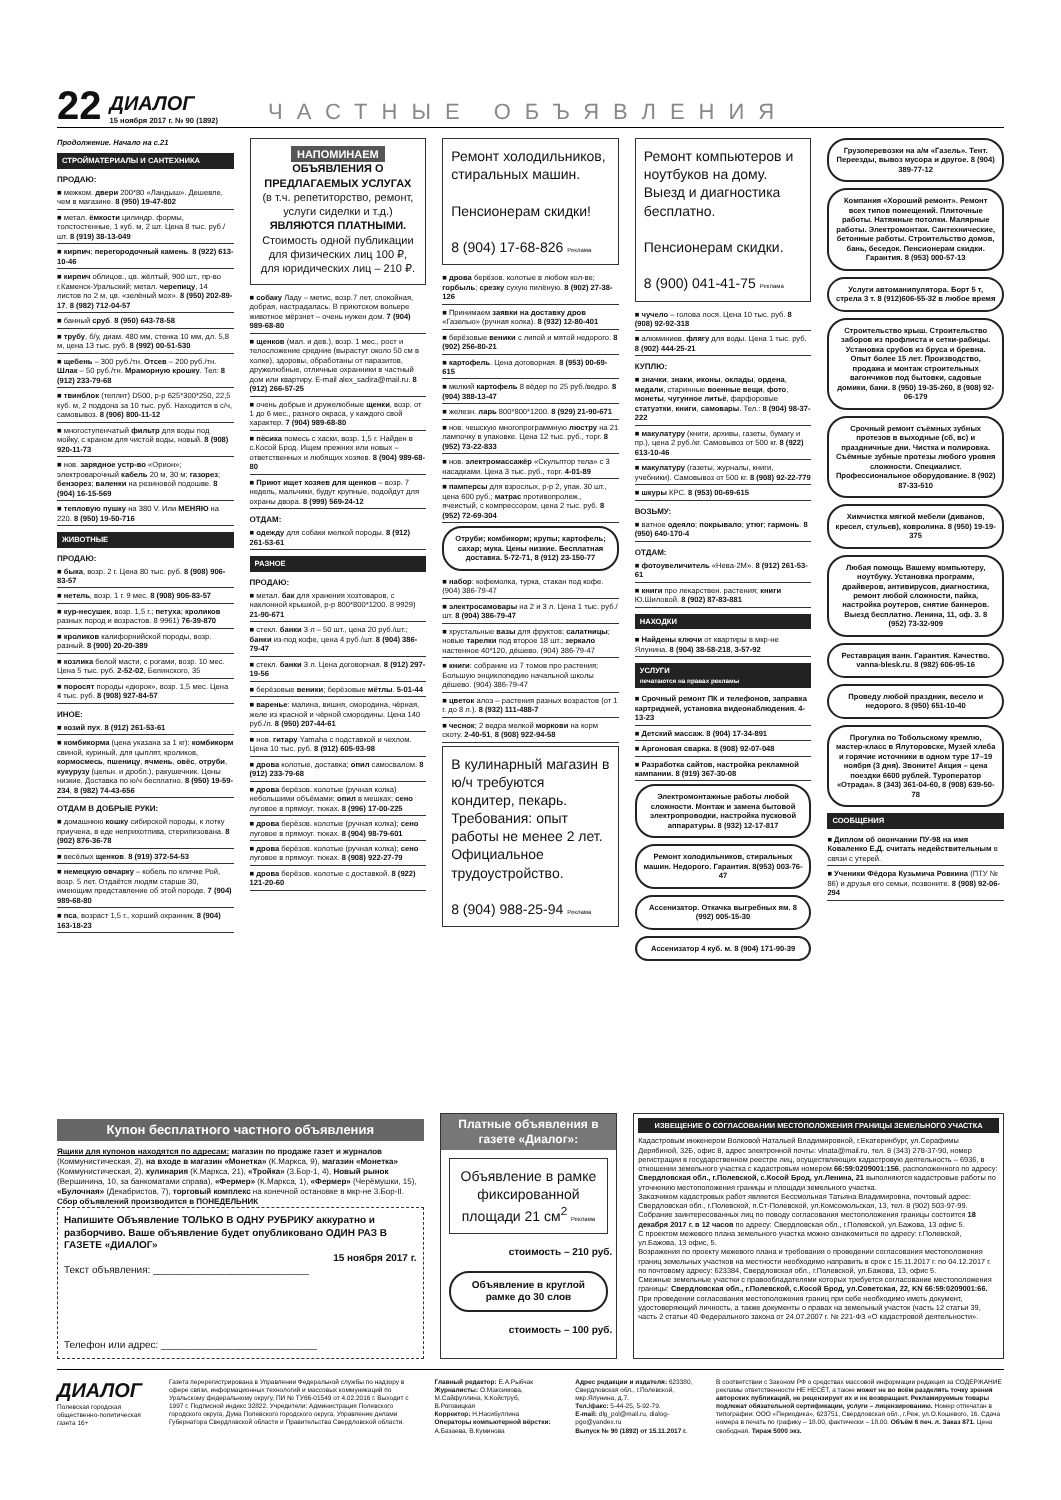22
ДИАЛОГ
15 ноября 2017 г. № 90 (1892)
ЧАСТНЫЕ ОБЪЯВЛЕНИЯ
Продолжение. Начало на с.21
СТРОЙМАТЕРИАЛЫ И САНТЕХНИКА
ПРОДАЮ:
■ межком. двери 200*80 «Ландыш». Дешевле, чем в магазине. 8 (950) 19-47-802
■ метал. ёмкости цилиндр. формы, толстостенные, 1 куб. м, 2 шт. Цена 8 тыс. руб./шт. 8 (919) 38-13-049
■ кирпич; перегородочный камень. 8 (922) 613-10-46
■ кирпич облицов., цв. жёлтый, 900 шт., пр-во г.Каменск-Уральский; метал. черепицу, 14 листов по 2 м, цв. «зелёный мох». 8 (950) 202-89-17, 8 (982) 712-04-57
■ банный сруб. 8 (950) 643-78-58
■ трубу, б/у, диам. 480 мм, стенка 10 мм, дл. 5,8 м, цена 13 тыс. руб. 8 (992) 00-51-530
■ щебень – 300 руб./тн. Отсев – 200 руб./тн. Шлак – 50 руб./тн. Мраморную крошку. Тел: 8 (912) 233-79-68
■ твинблок (теплит) D500, р-р 625*300*250, 22,5 куб. м, 2 поддона за 10 тыс. руб. Находится в с/ч, самовывоз. 8 (906) 800-11-12
■ многоступенчатый фильтр для воды под мойку, с краном для чистой воды, новый. 8 (908) 920-11-73
■ нов. зарядное устр-во «Орион»; электроварочный кабель 20 м, 30 м; газорез; бензорез; валенки на резиновой подошве. 8 (904) 16-15-569
■ тепловую пушку на 380 V. Или МЕНЯЮ на 220. 8 (950) 19-50-716
ЖИВОТНЫЕ
ПРОДАЮ:
■ быка, возр. 2 г. Цена 80 тыс. руб. 8 (908) 906-83-57
■ нетель, возр. 1 г. 9 мес. 8 (908) 906-83-57
■ кур-несушек, возр. 1,5 г.; петуха; кроликов разных пород и возрастов. 8 9961) 76-39-870
■ кроликов калифорнийской породы, возр. разный. 8 (900) 20-20-389
■ козлика белой масти, с рогами, возр. 10 мес. Цена 5 тыс. руб. 2-52-02, Белинского, 35
■ поросят породы «дюрок», возр. 1,5 мес. Цена 4 тыс. руб. 8 (908) 927-84-57
ИНОЕ:
■ козий пух. 8 (912) 261-53-61
■ комбикорма (цена указана за 1 кг): комбикорм свиной, куриный, для цыплят, кроликов, кормосмесь, пшеницу, ячмень, овёс, отруби, кукурузу (цельн. и дробл.), ракушечник. Цены низкие. Доставка по ю/ч бесплатно. 8 (950) 19-59-234, 8 (982) 74-43-656
ОТДАМ В ДОБРЫЕ РУКИ:
■ домашнюю кошку сибирской породы, к лотку приучена, в еде неприхотлива, стерилизована. 8 (902) 876-36-78
■ весёлых щенков. 8 (919) 372-54-53
■ немецкую овчарку – кобель по кличке Рой, возр. 5 лет. Отдаётся людям старше 30, имеющим представление об этой породе. 7 (904) 989-68-80
■ пса, возраст 1,5 г., хорший охранник. 8 (904) 163-18-23
НАПОМИНАЕМ
ОБЪЯВЛЕНИЯ О ПРЕДЛАГАЕМЫХ УСЛУГАХ
(в т.ч. репетиторство, ремонт, услуги сиделки и т.д.)
ЯВЛЯЮТСЯ ПЛАТНЫМИ.
Стоимость одной публикации для физических лиц 100 ₽, для юридических лиц – 210 ₽.
■ собаку Ладу – метис, возр.7 лет, спокойная, добрая, настрадалась. В приютском вольере животное мёрзнет – очень нужен дом. 7 (904) 989-68-80
■ щенков (мал. и дев.), возр. 1 мес., рост и телосложение средние (вырастут около 50 см в холке), здоровы, обработаны от паразитов, дружелюбные, отличные охранники в частный дом или квартиру. E-mail alex_sadira@mail.ru. 8 (912) 266-57-25
■ очень добрые и дружелюбные щенки, возр. от 1 до 6 мес., разного окраса, у каждого свой характер. 7 (904) 989-68-80
■ пёсика помесь с хаски, возр. 1,5 г. Найден в с.Косой Брод. Ищем прежних или новых – ответственных и любящих хозяев. 8 (904) 989-68-80
■ Приют ищет хозяев для щенков – возр. 7 недель, мальчики, будут крупные, подойдут для охраны двора. 8 (999) 569-24-12
ОТДАМ:
■ одежду для собаки мелкой породы. 8 (912) 261-53-61
РАЗНОЕ
ПРОДАЮ:
■ метал. бак для хранения хозтоваров, с наклонной крышкой, р-р 800*800*1200. 8 9929) 21-90-671
■ стекл. банки 3 л – 50 шт., цена 20 руб./шт.; банки из-под кофе, цена 4 руб./шт. 8 (904) 386-79-47
■ стекл. банки 3 л. Цена договорная. 8 (912) 297-19-56
■ берёзовые веники; берёзовые мётлы. 5-01-44
■ варенье: малина, вишня, смородина, чёрная, желе из красной и чёрной смородины. Цена 140 руб./л. 8 (950) 207-44-61
■ нов. гитару Yamaha с подставкой и чехлом. Цена 10 тыс. руб. 8 (912) 605-93-98
■ дрова колотые, доставка; опил самосвалом. 8 (912) 233-79-68
■ дрова берёзов. колотые (ручная колка) небольшими объёмами; опил в мешках; сено луговое в прямоуг. тюках. 8 (996) 17-00-225
■ дрова берёзов. колотые (ручная колка); сено луговое в прямоуг. тюках. 8 (904) 98-79-601
■ дрова берёзов. колотые (ручная колка); сено луговое в прямоуг. тюках. 8 (908) 922-27-79
■ дрова берёзов. колотые с доставкой. 8 (922) 121-20-60
Ремонт холодильников, стиральных машин.
Пенсионерам скидки!
8 (904) 17-68-826 Реклама
■ дрова берёзов. колотые в любом кол-ве; горбыль; срезку сухую пилёную. 8 (902) 27-38-126
■ Принимаем заявки на доставку дров «Газелью» (ручная колка). 8 (932) 12-80-401
■ берёзовые веники с липой и мятой недорого. 8 (902) 256-80-21
■ картофель. Цена договорная. 8 (953) 00-69-615
■ мелкий картофель 8 вёдер по 25 руб./ведро. 8 (904) 388-13-47
■ железн. ларь 800*800*1200. 8 (929) 21-90-671
■ нов. чешскую многопрограммную люстру на 21 лампочку в упаковке. Цена 12 тыс. руб., торг. 8 (952) 73-22-833
■ нов. электромассажёр «Скульптор тела» с 3 насадками. Цена 3 тыс. руб., торг. 4-01-89
■ памперсы для взрослых, р-р 2, упак. 30 шт., цена 600 руб.; матрас противопролеж., ячеистый, с компрессором, цена 2 тыс. руб. 8 (952) 72-69-304
Отруби; комбикорм; крупы; картофель; сахар; мука. Цены низкие. Бесплатная доставка. 5-72-71, 8 (912) 23-150-77
■ набор: кофемолка, турка, стакан под кофе. (904) 386-79-47
■ электросамовары на 2 и 3 л. Цена 1 тыс. руб./шт. 8 (904) 386-79-47
■ хрустальные вазы для фруктов; салатницы; новые тарелки под второе 18 шт.; зеркало настенное 40*120, дёшево. (904) 386-79-47
■ книги: собрание из 7 томов про растения; Большую энциклопедию начальной школы дёшево. (904) 386-79-47
■ цветок алоэ – растения разных возрастов (от 1 г. до 8 л.). 8 (932) 111-488-7
■ чеснок; 2 ведра мелкой моркови на корм скоту. 2-40-51, 8 (908) 922-94-58
В кулинарный магазин в ю/ч требуются кондитер, пекарь. Требования: опыт работы не менее 2 лет. Официальное трудоустройство.
8 (904) 988-25-94 Реклама
Ремонт компьютеров и ноутбуков на дому. Выезд и диагностика бесплатно.
Пенсионерам скидки.
8 (900) 041-41-75 Реклама
■ чучело – голова лося. Цена 10 тыс. руб. 8 (908) 92-92-318
■ алюминиев. флягу для воды. Цена 1 тыс. руб. 8 (902) 444-25-21
КУПЛЮ:
■ значки, знаки, иконы, оклады, ордена, медали, старинные военные вещи, фото, монеты, чугунное литьё, фарфоровые статуэтки, книги, самовары. Тел.: 8 (904) 98-37-222
■ макулатуру (книги, архивы, газеты, бумагу и пр.), цена 2 руб./кг. Самовывоз от 500 кг. 8 (922) 613-10-46
■ макулатуру (газеты, журналы, книги, учебники). Самовывоз от 500 кг. 8 (908) 92-22-779
■ шкуры КРС. 8 (953) 00-69-615
ВОЗЬМУ:
■ ватное одеяло; покрывало; утюг; гармонь. 8 (950) 640-170-4
ОТДАМ:
■ фотоувеличитель «Нева-2М». 8 (912) 261-53-61
■ книги про лекарствен. растения; книги Ю.Шиловой. 8 (902) 87-83-881
НАХОДКИ
■ Найдены ключи от квартиры в мкр-не Ялунина. 8 (904) 38-58-218, 3-57-92
УСЛУГИ
печатаются на правах рекламы
■ Срочный ремонт ПК и телефонов, заправка картриджей, установка видеонаблюдения. 4-13-23
■ Детский массаж. 8 (904) 17-34-891
■ Аргоновая сварка. 8 (908) 92-07-048
■ Разработка сайтов, настройка рекламной кампании. 8 (919) 367-30-08
Электромонтажные работы любой сложности. Монтаж и замена бытовой электропроводки, настройка пусковой аппаратуры. 8 (932) 12-17-817
Ремонт холодильников, стиральных машин. Недорого. Гарантия. 8(953) 003-76-47
Ассенизатор. Откачка выгребных ям. 8 (992) 005-15-30
Ассенизатор 4 куб. м. 8 (904) 171-90-39
Грузоперевозки на а/м «Газель». Тент. Переезды, вывоз мусора и другое. 8 (904) 389-77-12
Компания «Хороший ремонт». Ремонт всех типов помещений. Плиточные работы. Натяжные потолки. Малярные работы. Электромонтаж. Сантехнические, бетонные работы. Строительство домов, бань, беседок. Пенсионерам скидки. Гарантия. 8 (953) 000-57-13
Услуги автоманипулятора. Борт 5 т, стрела 3 т. 8 (912)606-55-32 в любое время
Строительство крыш. Строительство заборов из профлиста и сетки-рабицы. Установка срубов из бруса и бревна. Опыт более 15 лет. Производство, продажа и монтаж строительных вагончиков под бытовки, садовые домики, бани. 8 (950) 19-35-260, 8 (908) 92-06-179
Срочный ремонт съёмных зубных протезов в выходные (сб, вс) и праздничные дни. Чистка и полировка. Съёмные зубные протезы любого уровня сложности. Специалист. Профессиональное оборудование. 8 (902) 87-33-510
Химчистка мягкой мебели (диванов, кресел, стульев), ковролина. 8 (950) 19-19-375
Любая помощь Вашему компьютеру, ноутбуку. Установка программ, драйверов, антивирусов, диагностика, ремонт любой сложности, пайка, настройка роутеров, снятие баннеров. Выезд бесплатно. Ленина, 11, оф. 3. 8 (952) 73-32-909
Реставрация ванн. Гарантия. Качество. vanna-blesk.ru. 8 (982) 606-95-16
Проведу любой праздник, весело и недорого. 8 (950) 651-10-40
Прогулка по Тобольскому кремлю, мастер-класс в Ялуторовске, Музей хлеба и горячие источники в одном туре 17–19 ноября (3 дня). Звоните! Акция – цена поездки 6600 рублей. Туроператор «Отрада». 8 (343) 361-04-60, 8 (908) 639-50-78
СООБЩЕНИЯ
■ Диплом об окончании ПУ-98 на имя Коваленко Е.Д. считать недействительным в связи с утерей.
■ Ученики Фёдора Кузьмича Ровкина (ПТУ № 86) и друзья его семьи, позвоните. 8 (908) 92-06-294
Купон бесплатного частного объявления
Ящики для купонов находятся по адресам: магазин по продаже газет и журналов (Коммунистическая, 2), на входе в магазин «Монетка» (К.Маркса, 9), магазин «Монетка» (Коммунистическая, 2), кулинария (К.Маркса, 21), «Тройка» (3.Бор-1, 4), Новый рынок (Вершинина, 10, за банкоматами справа), «Фермер» (К.Маркса, 1), «Фермер» (Черёмушки, 15), «Булочная» (Декабристов, 7), торговый комплекс на конечной остановке в мкр-не 3.Бор-II.
Сбор объявлений производится в ПОНЕДЕЛЬНИК
Напишите Объявление ТОЛЬКО В ОДНУ РУБРИКУ аккуратно и разборчиво. Ваше объявление будет опубликовано ОДИН РАЗ В ГАЗЕТЕ «ДИАЛОГ»
15 ноября 2017 г.
Текст объявления: ____________________________
Телефон или адрес: ____________________________
Платные объявления в газете «Диалог»:
Объявление в рамке фиксированной площади 21 см<sup>2</sup> Реклама
стоимость – 210 руб.
Объявление в круглой рамке до 30 слов
стоимость – 100 руб.
ИЗВЕЩЕНИЕ О СОГЛАСОВАНИИ МЕСТОПОЛОЖЕНИЯ ГРАНИЦЫ ЗЕМЕЛЬНОГО УЧАСТКА
Кадастровым инженером Волковой Натальей Владимировной, г.Екатеринбург, ул.Серафимы Дерябиной, 32Б, офис 8, адрес электронной почты: vlnata@mail.ru, тел. 8 (343) 278-37-90, номер регистрации в государственном реестре лиц, осуществляющих кадастровую деятельность – 6936, в отношении земельного участка с кадастровым номером 66:59:0209001:156, расположенного по адресу: Свердловская обл., г.Полевской, с.Косой Брод, ул.Ленина, 21 выполняются кадастровые работы по уточнению местоположения границы и площади земельного участка.
Заказчиком кадастровых работ является Бессмольная Татьяна Владимировна, почтовый адрес: Свердловская обл., г.Полевской, п.Ст-Полевской, ул.Комсомольская, 13, тел. 8 (902) 503-97-99.
Собрание заинтересованных лиц по поводу согласования местоположения границы состоится 18 декабря 2017 г. в 12 часов по адресу: Свердловская обл., г.Полевской, ул.Бажова, 13 офис 5.
С проектом межевого плана земельного участка можно ознакомиться по адресу: г.Полевской, ул.Бажова, 13 офис, 5.
Возражения по проекту межевого плана и требования о проведении согласования местоположения границ земельных участков на местности необходимо направить в срок с 15.11.2017 г. по 04.12.2017 г. по почтовому адресу: 623384, Свердловская обл., г.Полевской, ул.Бажова, 13, офис 5.
Смежные земельные участки с правообладателями которых требуется согласование местоположения границы: Свердловская обл., г.Полевской, с.Косой Брод, ул.Советская, 22, KN 66:59:0209001:66.
При проведении согласования местоположения границ при себе необходимо иметь документ, удостоверяющий личность, а также документы о правах на земельный участок (часть 12 статьи 39, часть 2 статьи 40 Федерального закона от 24.07.2007 г. № 221-ФЗ «О кадастровой деятельности».
ДИАЛОГ
Полевская городская общественно-политическая газета 16+
Газета перерегистрирована в Управлении Федеральной службы по надзору в сфере связи, информационных технологий и массовых коммуникаций по Уральскому федеральному округу, ПИ № ТУ66-01549 от 4.02.2016 г. Выходит с 1997 г. Подписной индекс 32822. Учредители: Администрация Полевского городского округа, Дума Полевского городского округа, Управление делами Губернатора Свердловской области и Правительства Свердловской области.
Главный редактор: Е.А.Рыбчак
Журналисты: О.Максимова, М.Сайфуллина, К.Койструб, В.Роговицкая
Корректор: Н.Насибуллина
Операторы компьютерной вёрстки: А.Базаева, В.Куминова
Адрес редакции и издателя: 623380, Свердловская обл., г.Полевской, мкр.Ялунина, д.7.
Тел./факс: 5-44-25, 5-92-79.
E-mail: dlg_pol@mail.ru, dialog-pgo@yandex.ru
Выпуск № 90 (1892) от 15.11.2017 г.
В соответствии с Законом РФ о средствах массовой информации редакция за СОДЕРЖАНИЕ рекламы ответственности НЕ НЕСЁТ, а также может не во всём разделять точку зрения авторских публикаций, не рецензирует их и не возвращает. Рекламируемые товары подлежат обязательной сертификации, услуги – лицензированию. Номер отпечатан в типографии: ООО «Периодика», 623751, Свердловская обл., г.Реж, ул.О.Кошевого, 16. Сдача номера в печать по графику – 18.00, фактически – 18.00. Объём 6 печ. л. Заказ 871. Цена свободная. Тираж 5000 экз.